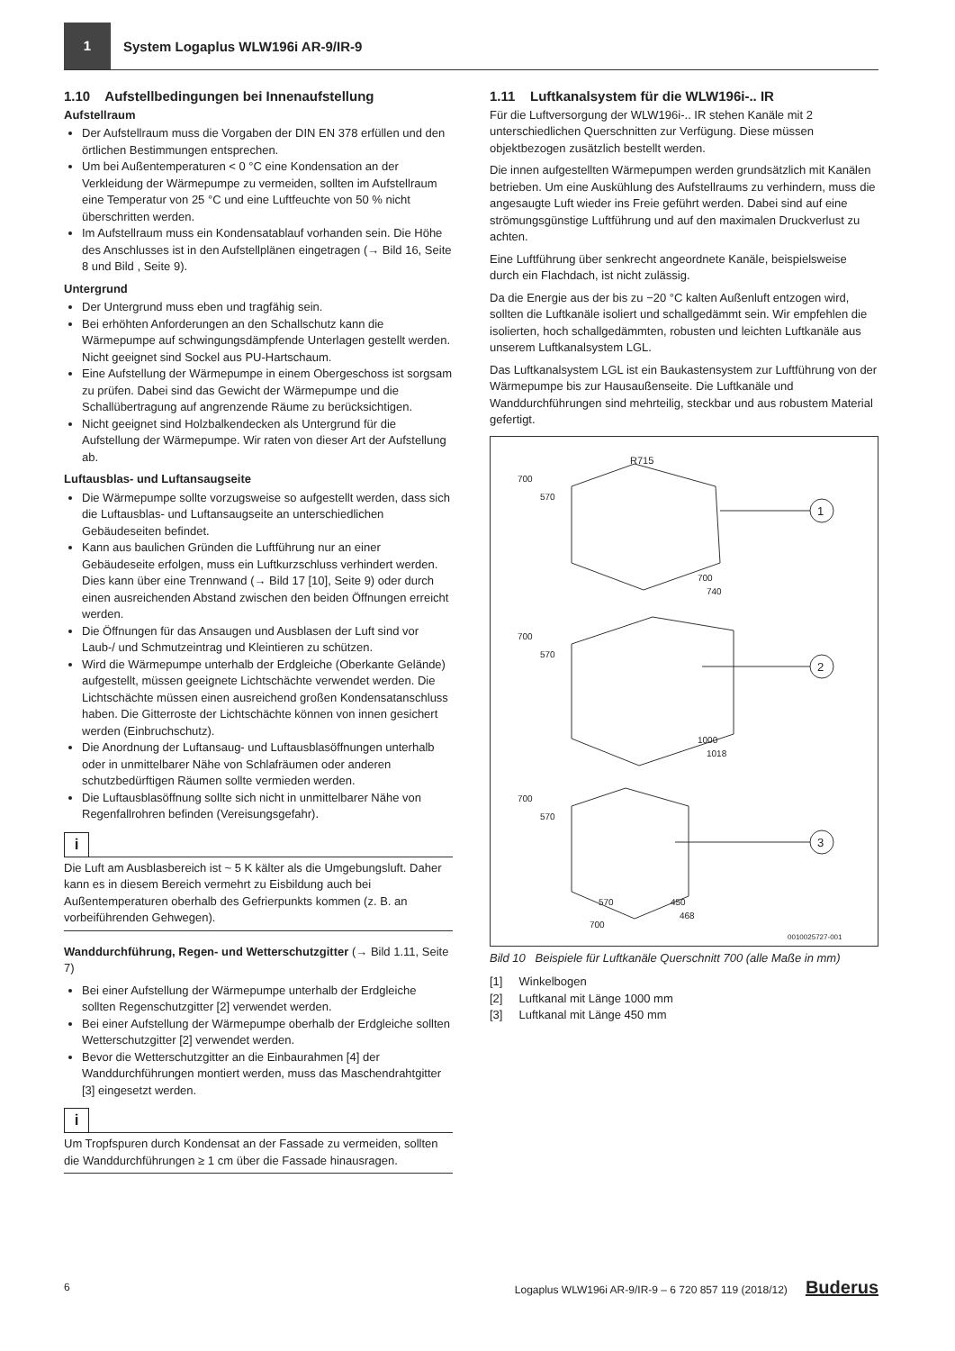1
System Logaplus WLW196i AR-9/IR-9
1.10 Aufstellbedingungen bei Innenaufstellung
Aufstellraum
Der Aufstellraum muss die Vorgaben der DIN EN 378 erfüllen und den örtlichen Bestimmungen entsprechen.
Um bei Außentemperaturen < 0 °C eine Kondensation an der Verkleidung der Wärmepumpe zu vermeiden, sollten im Aufstellraum eine Temperatur von 25 °C und eine Luftfeuchte von 50 % nicht überschritten werden.
Im Aufstellraum muss ein Kondensatablauf vorhanden sein. Die Höhe des Anschlusses ist in den Aufstellplänen eingetragen (→ Bild 16, Seite 8 und Bild , Seite 9).
Untergrund
Der Untergrund muss eben und tragfähig sein.
Bei erhöhten Anforderungen an den Schallschutz kann die Wärmepumpe auf schwingungsdämpfende Unterlagen gestellt werden. Nicht geeignet sind Sockel aus PU-Hartschaum.
Eine Aufstellung der Wärmepumpe in einem Obergeschoss ist sorgsam zu prüfen. Dabei sind das Gewicht der Wärmepumpe und die Schallübertragung auf angrenzende Räume zu berücksichtigen.
Nicht geeignet sind Holzbalkendecken als Untergrund für die Aufstellung der Wärmepumpe. Wir raten von dieser Art der Aufstellung ab.
Luftausblas- und Luftansaugseite
Die Wärmepumpe sollte vorzugsweise so aufgestellt werden, dass sich die Luftausblas- und Luftansaugseite an unterschiedlichen Gebäudeseiten befindet.
Kann aus baulichen Gründen die Luftführung nur an einer Gebäudeseite erfolgen, muss ein Luftkurzschluss verhindert werden. Dies kann über eine Trennwand (→ Bild 17 [10], Seite 9) oder durch einen ausreichenden Abstand zwischen den beiden Öffnungen erreicht werden.
Die Öffnungen für das Ansaugen und Ausblasen der Luft sind vor Laub-/ und Schmutzeintrag und Kleintieren zu schützen.
Wird die Wärmepumpe unterhalb der Erdgleiche (Oberkante Gelände) aufgestellt, müssen geeignete Lichtschächte verwendet werden. Die Lichtschächte müssen einen ausreichend großen Kondensatanschluss haben. Die Gitterroste der Lichtschächte können von innen gesichert werden (Einbruchschutz).
Die Anordnung der Luftansaug- und Luftausblasöffnungen unterhalb oder in unmittelbarer Nähe von Schlafräumen oder anderen schutzbedürftigen Räumen sollte vermieden werden.
Die Luftausblasöffnung sollte sich nicht in unmittelbarer Nähe von Regenfallrohren befinden (Vereisungsgefahr).
i
Die Luft am Ausblasbereich ist ~ 5 K kälter als die Umgebungsluft. Daher kann es in diesem Bereich vermehrt zu Eisbildung auch bei Außentemperaturen oberhalb des Gefrierpunkts kommen (z. B. an vorbeiführenden Gehwegen).
Wanddurchführung, Regen- und Wetterschutzgitter (→ Bild 1.11, Seite 7)
Bei einer Aufstellung der Wärmepumpe unterhalb der Erdgleiche sollten Regenschutzgitter [2] verwendet werden.
Bei einer Aufstellung der Wärmepumpe oberhalb der Erdgleiche sollten Wetterschutzgitter [2] verwendet werden.
Bevor die Wetterschutzgitter an die Einbaurahmen [4] der Wanddurchführungen montiert werden, muss das Maschendrahtgitter [3] eingesetzt werden.
i
Um Tropfspuren durch Kondensat an der Fassade zu vermeiden, sollten die Wanddurchführungen ≥ 1 cm über die Fassade hinausragen.
1.11 Luftkanalsystem für die WLW196i-.. IR
Für die Luftversorgung der WLW196i-.. IR stehen Kanäle mit 2 unterschiedlichen Querschnitten zur Verfügung. Diese müssen objektbezogen zusätzlich bestellt werden.
Die innen aufgestellten Wärmepumpen werden grundsätzlich mit Kanälen betrieben. Um eine Auskühlung des Aufstellraums zu verhindern, muss die angesaugte Luft wieder ins Freie geführt werden. Dabei sind auf eine strömungsgünstige Luftführung und auf den maximalen Druckverlust zu achten.
Eine Luftführung über senkrecht angeordnete Kanäle, beispielsweise durch ein Flachdach, ist nicht zulässig.
Da die Energie aus der bis zu −20 °C kalten Außenluft entzogen wird, sollten die Luftkanäle isoliert und schallgedämmt sein. Wir empfehlen die isolierten, hoch schallgedämmten, robusten und leichten Luftkanäle aus unserem Luftkanalsystem LGL.
Das Luftkanalsystem LGL ist ein Baukastensystem zur Luftführung von der Wärmepumpe bis zur Hausaußenseite. Die Luftkanäle und Wanddurchführungen sind mehrteilig, steckbar und aus robustem Material gefertigt.
1
2
3
R715
700
570
700
570
700
570
700
740
1000
1018
570
700
450
468
0010025727-001
Bild 10 Beispiele für Luftkanäle Querschnitt 700 (alle Maße in mm)
[1] Winkelbogen
[2] Luftkanal mit Länge 1000 mm
[3] Luftkanal mit Länge 450 mm
6 Logaplus WLW196i AR-9/IR-9 – 6 720 857 119 (2018/12) Buderus